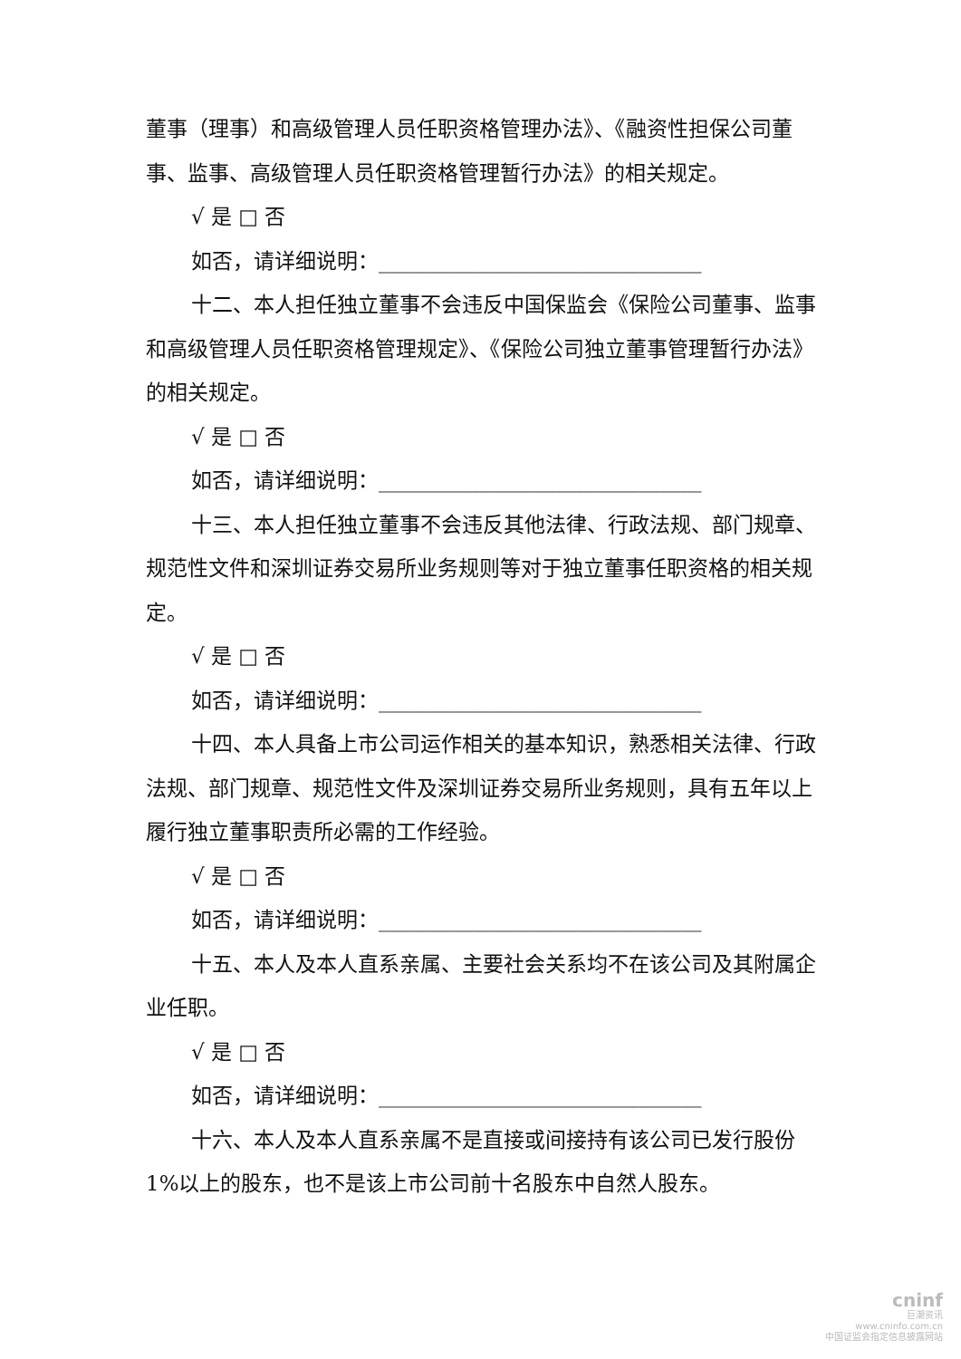董事（理事）和高级管理人员任职资格管理办法》、《融资性担保公司董事、监事、高级管理人员任职资格管理暂行办法》的相关规定。
√ 是 □ 否
如否，请详细说明：_______________________________
十二、本人担任独立董事不会违反中国保监会《保险公司董事、监事和高级管理人员任职资格管理规定》、《保险公司独立董事管理暂行办法》的相关规定。
√ 是 □ 否
如否，请详细说明：_______________________________
十三、本人担任独立董事不会违反其他法律、行政法规、部门规章、规范性文件和深圳证券交易所业务规则等对于独立董事任职资格的相关规定。
√ 是 □ 否
如否，请详细说明：_______________________________
十四、本人具备上市公司运作相关的基本知识，熟悉相关法律、行政法规、部门规章、规范性文件及深圳证券交易所业务规则，具有五年以上履行独立董事职责所必需的工作经验。
√ 是 □ 否
如否，请详细说明：_______________________________
十五、本人及本人直系亲属、主要社会关系均不在该公司及其附属企业任职。
√ 是 □ 否
如否，请详细说明：_______________________________
十六、本人及本人直系亲属不是直接或间接持有该公司已发行股份 1%以上的股东，也不是该上市公司前十名股东中自然人股东。
cninf
巨潮资讯
www.cninfo.com.cn
中国证监会指定信息披露网站